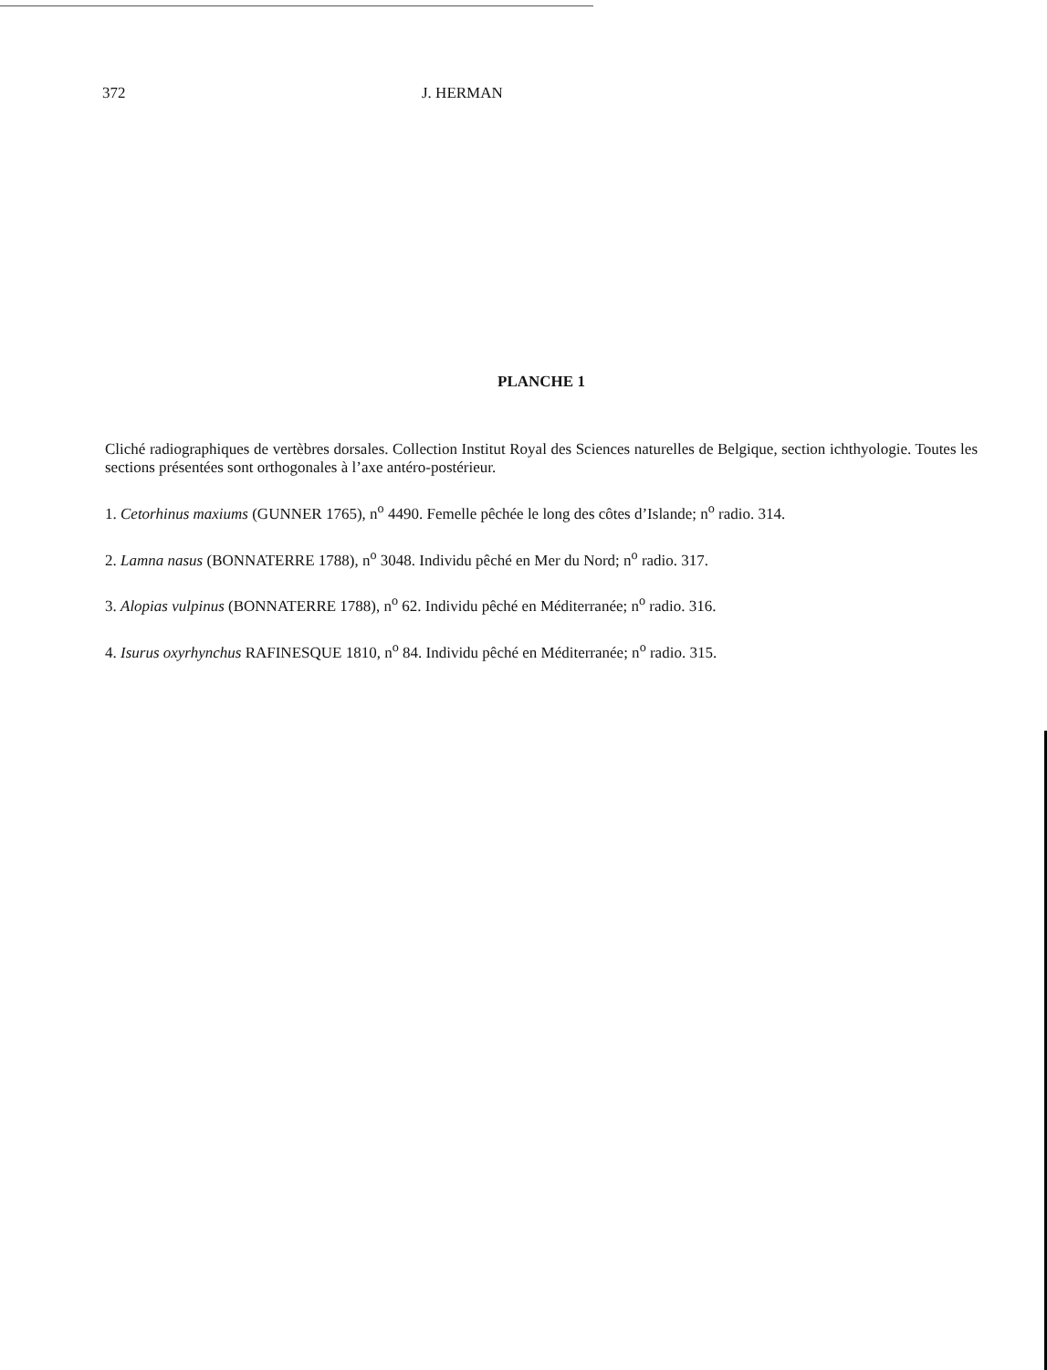372 J. HERMAN
PLANCHE 1
Cliché radiographiques de vertèbres dorsales. Collection Institut Royal des Sciences naturelles de Belgique, section ichthyologie. Toutes les sections présentées sont orthogonales à l’axe antéro-postérieur.
1. Cetorhinus maxiums (GUNNER 1765), n<sup>o</sup> 4490. Femelle pêchée le long des côtes d’Islande; n<sup>o</sup> radio. 314.
2. Lamna nasus (BONNATERRE 1788), n<sup>o</sup> 3048. Individu pêché en Mer du Nord; n<sup>o</sup> radio. 317.
3. Alopias vulpinus (BONNATERRE 1788), n<sup>o</sup> 62. Individu pêché en Méditerranée; n<sup>o</sup> radio. 316.
4. Isurus oxyrhynchus RAFINESQUE 1810, n<sup>o</sup> 84. Individu pêché en Méditerranée; n<sup>o</sup> radio. 315.